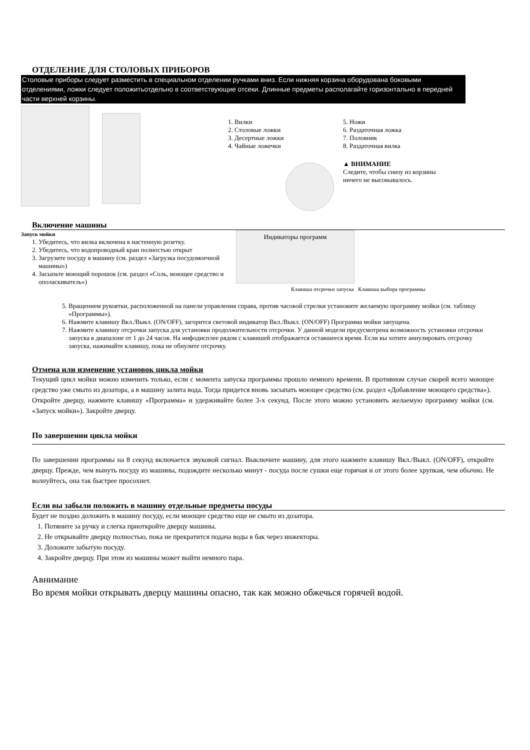ОТДЕЛЕНИЕ ДЛЯ СТОЛОВЫХ ПРИБОРОВ
Столовые приборы следует разместить в специальном отделении ручками вниз. Если нижняя корзина оборудована боковыми отделениями, ложки следует положитьотдельно в соответствующие отсеки. Длинные предметы располагайте горизонтально в передней части верхней корзины.
1. Вилки
2. Столовые ложки
3. Десертные ложки
4. Чайные ложечки
5. Ножи
6. Раздаточная ложка
7. Половник
8. Раздаточная вилка
▲ ВНИМАНИЕ
Следите, чтобы снизу из корзины
ничего не высовывалось.
Включение машины
Запуск мойки
1. Убедитесь, что вилка включена в настенную розетку.
2. Убедитесь, что водопроводный кран полностью открыт
3. Загрузите посуду в машину (см. раздел «Загрузка посудомоечной машины»)
4. Засыпьте моющий порошок (см. раздел «Соль, моющее средство и ополаскиватель»)
Индикаторы программ
Клавиша отсрочки запуска Клавиша выбора программы
5. Вращением рукоятки, расположенной на панели управления справа, против часовой стрелки установите желаемую программу мойки (см. таблицу «Программы»).
6. Нажмите клавишу Вкл./Выкл. (ON/OFF), загорится световой индикатор Вкл./Выкл. (ON/OFF) Программа мойки запущена.
7. Нажмите клавишу отсрочки запуска для установки продолжительности отсрочки. У данной модели предусмотрена возможность установки отсрочки запуска в диапазоне от 1 до 24 часов. На инфодисплее рядом с клавишей отображается оставшееся время. Если вы хотите аннулировать отсрочку запуска, нажимайте клавишу, пока не обнулите отсрочку.
Отмена или изменение установок цикла мойки
Текущий цикл мойки можно изменить только, если с момента запуска программы прошло немного времени. В противном случае скорей всего моющее средство уже смыто из дозатора, а в машину залита вода. Тогда придется вновь засыпать моющее средство (см. раздел «Добавление моющего средства»).
Откройте дверцу, нажмите клавишу «Программа» и удерживайте более 3-х секунд. После этого можно установить желаемую программу мойки (см. «Запуск мойки»). Закройте дверцу.
По завершении цикла мойки
По завершении программы на 8 секунд включается звуковой сигнал. Выключите машину, для этого нажмите клавишу Вкл./Выкл. (ON/OFF), откройте дверцу. Прежде, чем вынуть посуду из машины, подождите несколько минут - посуда после сушки еще горячая и от этого более хрупкая, чем обычно. Не волнуйтесь, она так быстрее просохнет.
Если вы забыли положить в машину отдельные предметы посуды
Будет не поздно доложить в машину посуду, если моющее средство еще не смыто из дозатора.
1. Потяните за ручку и слегка приоткройте дверцу машины.
2. Не открывайте дверцу полностью, пока не прекратится подача воды в бак через инжекторы.
3. Доложите забытую посуду.
4. Закройте дверцу. При этом из машины может выйти немного пара.
Авнимание
Во время мойки открывать дверцу машины опасно, так как можно обжечься горячей водой.